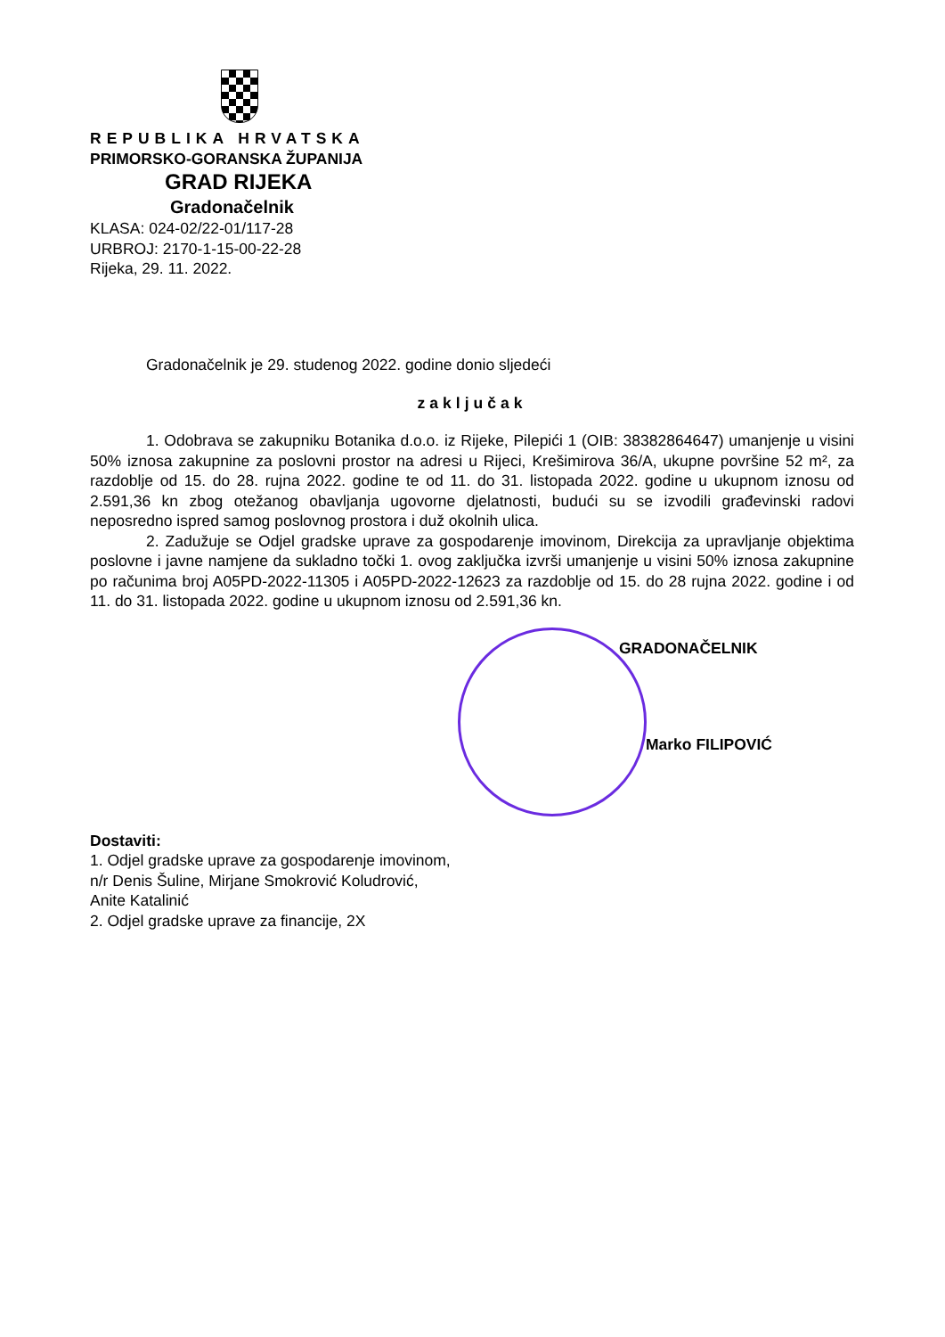REPUBLIKA HRVATSKA
PRIMORSKO-GORANSKA ŽUPANIJA
GRAD RIJEKA
Gradonačelnik
KLASA: 024-02/22-01/117-28
URBROJ: 2170-1-15-00-22-28
Rijeka, 29. 11. 2022.
Gradonačelnik je 29. studenog 2022. godine donio sljedeći
zaključak
1. Odobrava se zakupniku Botanika d.o.o. iz Rijeke, Pilepići 1 (OIB: 38382864647) umanjenje u visini 50% iznosa zakupnine za poslovni prostor na adresi u Rijeci, Krešimirova 36/A, ukupne površine 52 m², za razdoblje od 15. do 28. rujna 2022. godine te od 11. do 31. listopada 2022. godine u ukupnom iznosu od 2.591,36 kn zbog otežanog obavljanja ugovorne djelatnosti, budući su se izvodili građevinski radovi neposredno ispred samog poslovnog prostora i duž okolnih ulica.
2. Zadužuje se Odjel gradske uprave za gospodarenje imovinom, Direkcija za upravljanje objektima poslovne i javne namjene da sukladno točki 1. ovog zaključka izvrši umanjenje u visini 50% iznosa zakupnine po računima broj A05PD-2022-11305 i A05PD-2022-12623 za razdoblje od 15. do 28 rujna 2022. godine i od 11. do 31. listopada 2022. godine u ukupnom iznosu od 2.591,36 kn.
GRADONAČELNIK
Marko FILIPOVIĆ
Dostaviti:
1. Odjel gradske uprave za gospodarenje imovinom,
n/r Denis Šuline, Mirjane Smokrović Koludrović,
Anite Katalinić
2. Odjel gradske uprave za financije, 2X